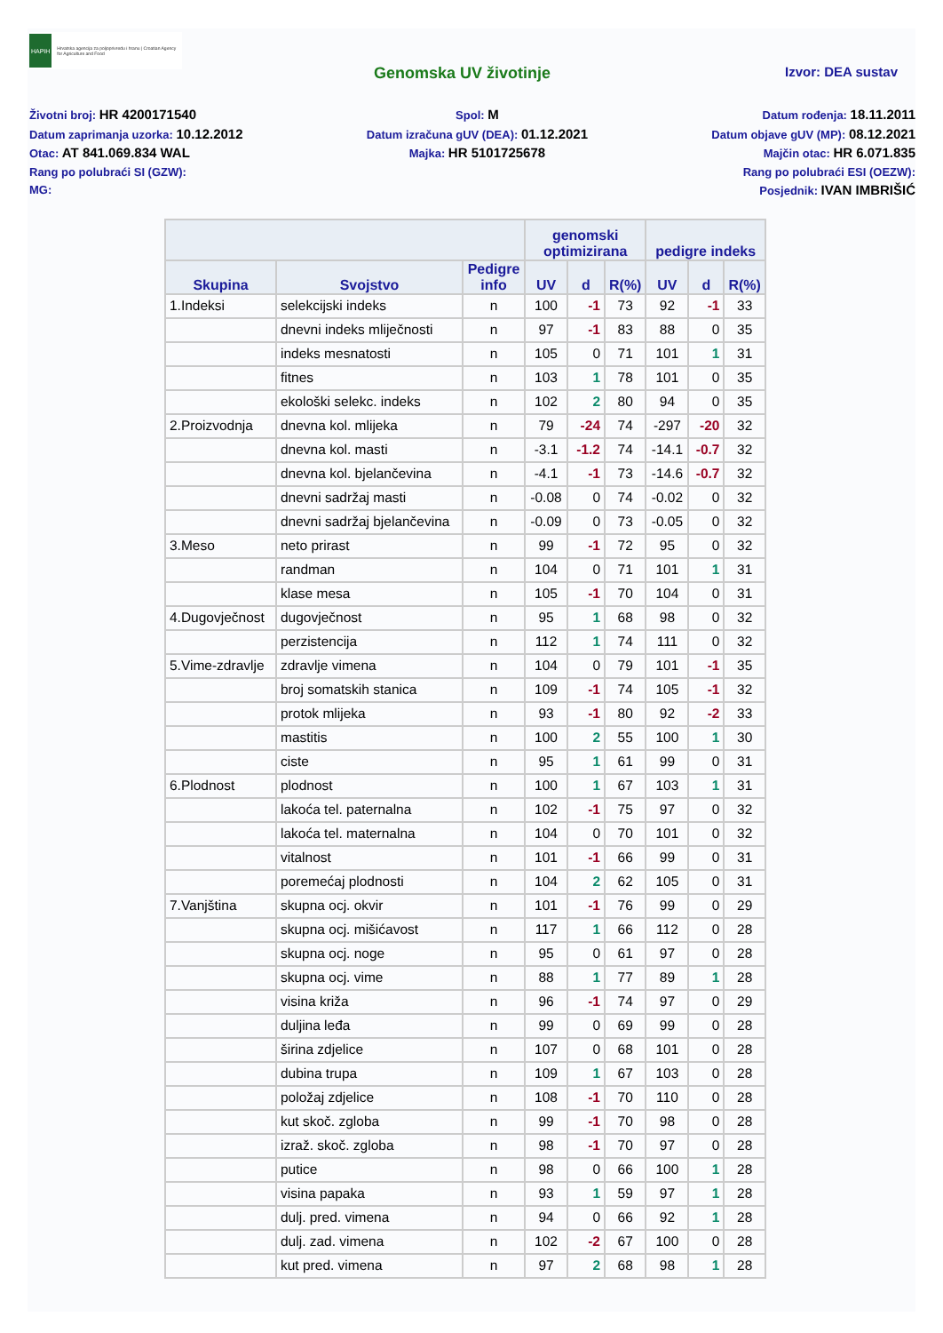HAPIH
Hrvatska agencija za poljoprivredu i hranu | Croatian Agency for Agriculture and Food
Genomska UV životinje Izvor: DEA sustav
Životni broj: HR 4200171540
Datum zaprimanja uzorka: 10.12.2012
Otac: AT 841.069.834 WAL
Rang po polubraći SI (GZW):
MG:
Spol: M
Datum izračuna gUV (DEA): 01.12.2021
Majka: HR 5101725678
Datum rođenja: 18.11.2011
Datum objave gUV (MP): 08.12.2021
Majčin otac: HR 6.071.835
Rang po polubraći ESI (OEZW):
Posjednik: IVAN IMBRIŠIĆ
| | | | genomski optimizirana | | | pedigre indeks | | |
| --- | --- | --- | --- | --- | --- | --- | --- | --- |
| Skupina | Svojstvo | Pedigre info | UV | d | R(%) | UV | d | R(%) |
| 1.Indeksi | selekcijski indeks | n | 100 | -1 | 73 | 92 | -1 | 33 |
| | dnevni indeks mliječnosti | n | 97 | -1 | 83 | 88 | 0 | 35 |
| | indeks mesnatosti | n | 105 | 0 | 71 | 101 | 1 | 31 |
| | fitnes | n | 103 | 1 | 78 | 101 | 0 | 35 |
| | ekološki selekc. indeks | n | 102 | 2 | 80 | 94 | 0 | 35 |
| 2.Proizvodnja | dnevna kol. mlijeka | n | 79 | -24 | 74 | -297 | -20 | 32 |
| | dnevna kol. masti | n | -3.1 | -1.2 | 74 | -14.1 | -0.7 | 32 |
| | dnevna kol. bjelančevina | n | -4.1 | -1 | 73 | -14.6 | -0.7 | 32 |
| | dnevni sadržaj masti | n | -0.08 | 0 | 74 | -0.02 | 0 | 32 |
| | dnevni sadržaj bjelančevina | n | -0.09 | 0 | 73 | -0.05 | 0 | 32 |
| 3.Meso | neto prirast | n | 99 | -1 | 72 | 95 | 0 | 32 |
| | randman | n | 104 | 0 | 71 | 101 | 1 | 31 |
| | klase mesa | n | 105 | -1 | 70 | 104 | 0 | 31 |
| 4.Dugovječnost | dugovječnost | n | 95 | 1 | 68 | 98 | 0 | 32 |
| | perzistencija | n | 112 | 1 | 74 | 111 | 0 | 32 |
| 5.Vime-zdravlje | zdravlje vimena | n | 104 | 0 | 79 | 101 | -1 | 35 |
| | broj somatskih stanica | n | 109 | -1 | 74 | 105 | -1 | 32 |
| | protok mlijeka | n | 93 | -1 | 80 | 92 | -2 | 33 |
| | mastitis | n | 100 | 2 | 55 | 100 | 1 | 30 |
| | ciste | n | 95 | 1 | 61 | 99 | 0 | 31 |
| 6.Plodnost | plodnost | n | 100 | 1 | 67 | 103 | 1 | 31 |
| | lakoća tel. paternalna | n | 102 | -1 | 75 | 97 | 0 | 32 |
| | lakoća tel. maternalna | n | 104 | 0 | 70 | 101 | 0 | 32 |
| | vitalnost | n | 101 | -1 | 66 | 99 | 0 | 31 |
| | poremećaj plodnosti | n | 104 | 2 | 62 | 105 | 0 | 31 |
| 7.Vanjština | skupna ocj. okvir | n | 101 | -1 | 76 | 99 | 0 | 29 |
| | skupna ocj. mišićavost | n | 117 | 1 | 66 | 112 | 0 | 28 |
| | skupna ocj. noge | n | 95 | 0 | 61 | 97 | 0 | 28 |
| | skupna ocj. vime | n | 88 | 1 | 77 | 89 | 1 | 28 |
| | visina križa | n | 96 | -1 | 74 | 97 | 0 | 29 |
| | duljina leđa | n | 99 | 0 | 69 | 99 | 0 | 28 |
| | širina zdjelice | n | 107 | 0 | 68 | 101 | 0 | 28 |
| | dubina trupa | n | 109 | 1 | 67 | 103 | 0 | 28 |
| | položaj zdjelice | n | 108 | -1 | 70 | 110 | 0 | 28 |
| | kut skoč. zgloba | n | 99 | -1 | 70 | 98 | 0 | 28 |
| | izraž. skoč. zgloba | n | 98 | -1 | 70 | 97 | 0 | 28 |
| | putice | n | 98 | 0 | 66 | 100 | 1 | 28 |
| | visina papaka | n | 93 | 1 | 59 | 97 | 1 | 28 |
| | dulj. pred. vimena | n | 94 | 0 | 66 | 92 | 1 | 28 |
| | dulj. zad. vimena | n | 102 | -2 | 67 | 100 | 0 | 28 |
| | kut pred. vimena | n | 97 | 2 | 68 | 98 | 1 | 28 |